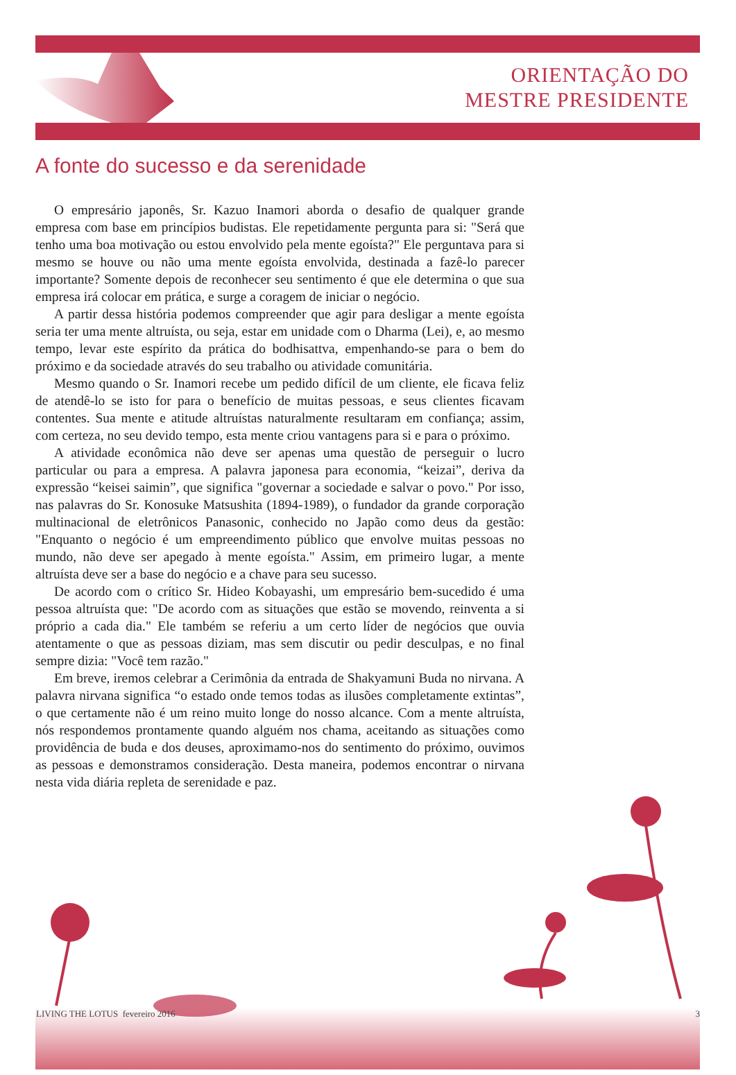ORIENTAÇÃO DO
MESTRE PRESIDENTE
A fonte do sucesso e da serenidade
O empresário japonês, Sr. Kazuo Inamori aborda o desafio de qualquer grande empresa com base em princípios budistas. Ele repetidamente pergunta para si: "Será que tenho uma boa motivação ou estou envolvido pela mente egoísta?" Ele perguntava para si mesmo se houve ou não uma mente egoísta envolvida, destinada a fazê-lo parecer importante? Somente depois de reconhecer seu sentimento é que ele determina o que sua empresa irá colocar em prática, e surge a coragem de iniciar o negócio.
A partir dessa história podemos compreender que agir para desligar a mente egoísta seria ter uma mente altruísta, ou seja, estar em unidade com o Dharma (Lei), e, ao mesmo tempo, levar este espírito da prática do bodhisattva, empenhando-se para o bem do próximo e da sociedade através do seu trabalho ou atividade comunitária.
Mesmo quando o Sr. Inamori recebe um pedido difícil de um cliente, ele ficava feliz de atendê-lo se isto for para o benefício de muitas pessoas, e seus clientes ficavam contentes. Sua mente e atitude altruístas naturalmente resultaram em confiança; assim, com certeza, no seu devido tempo, esta mente criou vantagens para si e para o próximo.
A atividade econômica não deve ser apenas uma questão de perseguir o lucro particular ou para a empresa. A palavra japonesa para economia, “keizai”, deriva da expressão “keisei saimin”, que significa "governar a sociedade e salvar o povo." Por isso, nas palavras do Sr. Konosuke Matsushita (1894-1989), o fundador da grande corporação multinacional de eletrônicos Panasonic, conhecido no Japão como deus da gestão: "Enquanto o negócio é um empreendimento público que envolve muitas pessoas no mundo, não deve ser apegado à mente egoísta." Assim, em primeiro lugar, a mente altruísta deve ser a base do negócio e a chave para seu sucesso.
De acordo com o crítico Sr. Hideo Kobayashi, um empresário bem-sucedido é uma pessoa altruísta que: "De acordo com as situações que estão se movendo, reinventa a si próprio a cada dia." Ele também se referiu a um certo líder de negócios que ouvia atentamente o que as pessoas diziam, mas sem discutir ou pedir desculpas, e no final sempre dizia: "Você tem razão."
Em breve, iremos celebrar a Cerimônia da entrada de Shakyamuni Buda no nirvana. A palavra nirvana significa “o estado onde temos todas as ilusões completamente extintas”, o que certamente não é um reino muito longe do nosso alcance. Com a mente altruísta, nós respondemos prontamente quando alguém nos chama, aceitando as situações como providência de buda e dos deuses, aproximamo-nos do sentimento do próximo, ouvimos as pessoas e demonstramos consideração. Desta maneira, podemos encontrar o nirvana nesta vida diária repleta de serenidade e paz.
LIVING THE LOTUS fevereiro 2016
3